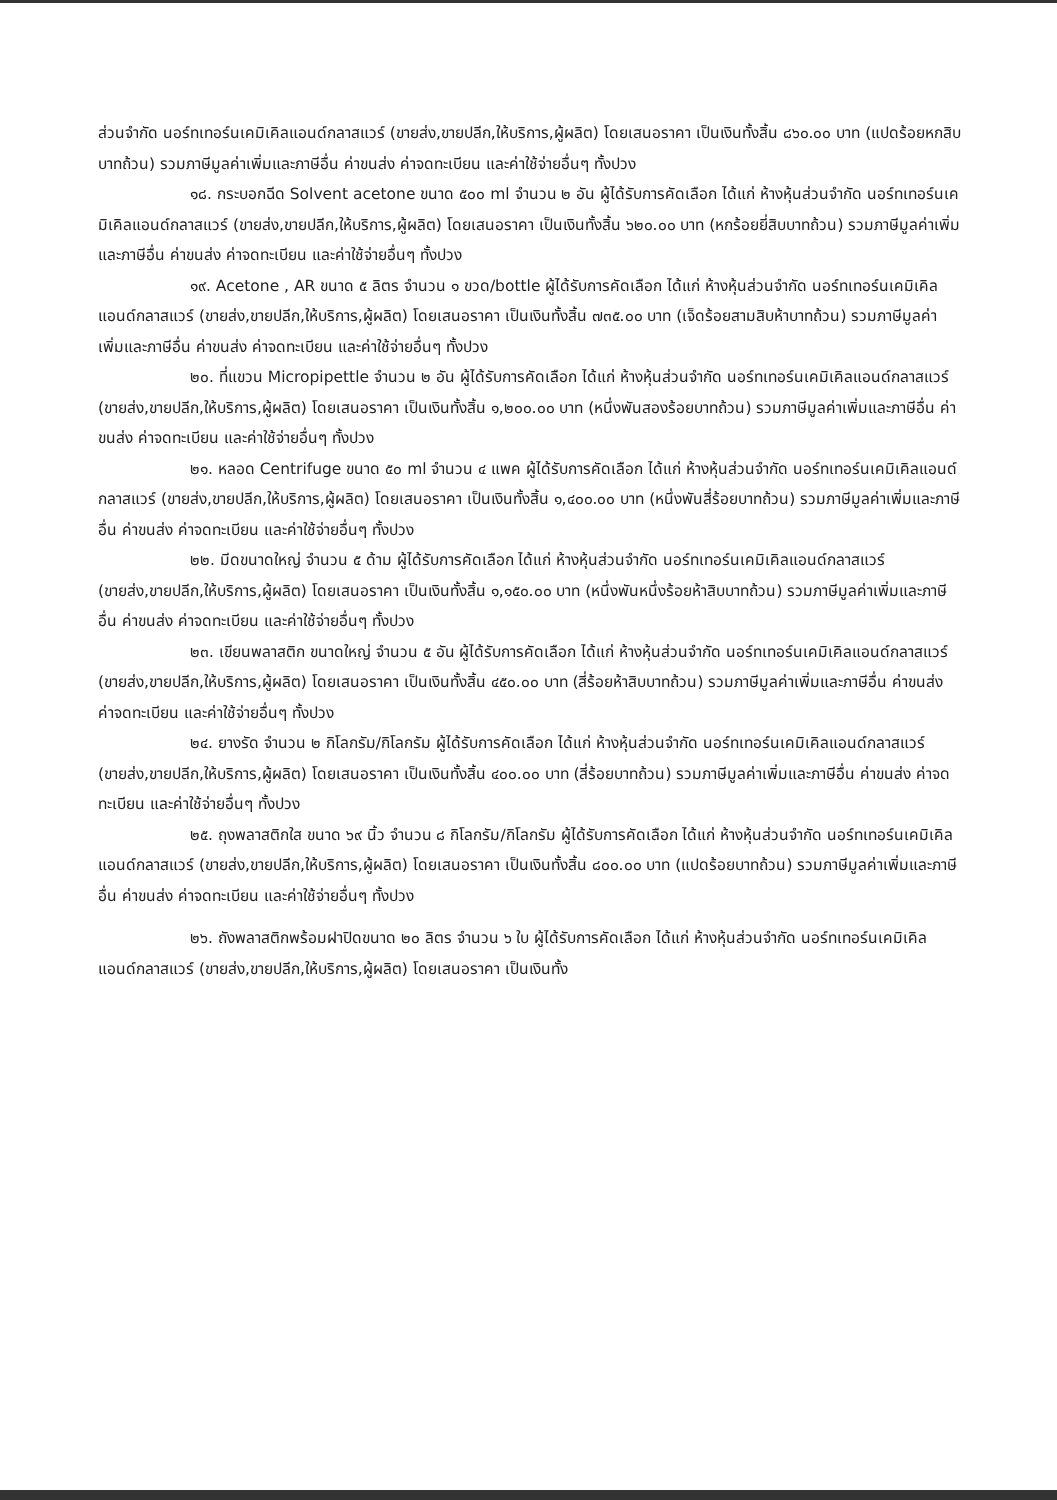ส่วนจำกัด นอร์ทเทอร์นเคมิเคิลแอนด์กลาสแวร์ (ขายส่ง,ขายปลีก,ให้บริการ,ผู้ผลิต) โดยเสนอราคา เป็นเงินทั้งสิ้น ๘๖๐.๐๐ บาท (แปดร้อยหกสิบบาทถ้วน) รวมภาษีมูลค่าเพิ่มและภาษีอื่น ค่าขนส่ง ค่าจดทะเบียน และค่าใช้จ่ายอื่นๆ ทั้งปวง
๑๘. กระบอกฉีด Solvent acetone ขนาด ๕๐๐ ml จำนวน ๒ อัน ผู้ได้รับการคัดเลือก ได้แก่ ห้างหุ้นส่วนจำกัด นอร์ทเทอร์นเคมิเคิลแอนด์กลาสแวร์ (ขายส่ง,ขายปลีก,ให้บริการ,ผู้ผลิต) โดยเสนอราคา เป็นเงินทั้งสิ้น ๖๒๐.๐๐ บาท (หกร้อยยี่สิบบาทถ้วน) รวมภาษีมูลค่าเพิ่มและภาษีอื่น ค่าขนส่ง ค่าจดทะเบียน และค่าใช้จ่ายอื่นๆ ทั้งปวง
๑๙. Acetone , AR ขนาด ๕ ลิตร จำนวน ๑ ขวด/bottle ผู้ได้รับการคัดเลือก ได้แก่ ห้างหุ้นส่วนจำกัด นอร์ทเทอร์นเคมิเคิลแอนด์กลาสแวร์ (ขายส่ง,ขายปลีก,ให้บริการ,ผู้ผลิต) โดยเสนอราคา เป็นเงินทั้งสิ้น ๗๓๕.๐๐ บาท (เจ็ดร้อยสามสิบห้าบาทถ้วน) รวมภาษีมูลค่าเพิ่มและภาษีอื่น ค่าขนส่ง ค่าจดทะเบียน และค่าใช้จ่ายอื่นๆ ทั้งปวง
๒๐. ที่แขวน Micropipettle จำนวน ๒ อัน ผู้ได้รับการคัดเลือก ได้แก่ ห้างหุ้นส่วนจำกัด นอร์ทเทอร์นเคมิเคิลแอนด์กลาสแวร์ (ขายส่ง,ขายปลีก,ให้บริการ,ผู้ผลิต) โดยเสนอราคา เป็นเงินทั้งสิ้น ๑,๒๐๐.๐๐ บาท (หนึ่งพันสองร้อยบาทถ้วน) รวมภาษีมูลค่าเพิ่มและภาษีอื่น ค่าขนส่ง ค่าจดทะเบียน และค่าใช้จ่ายอื่นๆ ทั้งปวง
๒๑. หลอด Centrifuge ขนาด ๕๐ ml จำนวน ๔ แพค ผู้ได้รับการคัดเลือก ได้แก่ ห้างหุ้นส่วนจำกัด นอร์ทเทอร์นเคมิเคิลแอนด์กลาสแวร์ (ขายส่ง,ขายปลีก,ให้บริการ,ผู้ผลิต) โดยเสนอราคา เป็นเงินทั้งสิ้น ๑,๔๐๐.๐๐ บาท (หนึ่งพันสี่ร้อยบาทถ้วน) รวมภาษีมูลค่าเพิ่มและภาษีอื่น ค่าขนส่ง ค่าจดทะเบียน และค่าใช้จ่ายอื่นๆ ทั้งปวง
๒๒. มีดขนาดใหญ่ จำนวน ๕ ด้าม ผู้ได้รับการคัดเลือก ได้แก่ ห้างหุ้นส่วนจำกัด นอร์ทเทอร์นเคมิเคิลแอนด์กลาสแวร์ (ขายส่ง,ขายปลีก,ให้บริการ,ผู้ผลิต) โดยเสนอราคา เป็นเงินทั้งสิ้น ๑,๑๕๐.๐๐ บาท (หนึ่งพันหนึ่งร้อยห้าสิบบาทถ้วน) รวมภาษีมูลค่าเพิ่มและภาษีอื่น ค่าขนส่ง ค่าจดทะเบียน และค่าใช้จ่ายอื่นๆ ทั้งปวง
๒๓. เขียนพลาสติก ขนาดใหญ่ จำนวน ๕ อัน ผู้ได้รับการคัดเลือก ได้แก่ ห้างหุ้นส่วนจำกัด นอร์ทเทอร์นเคมิเคิลแอนด์กลาสแวร์ (ขายส่ง,ขายปลีก,ให้บริการ,ผู้ผลิต) โดยเสนอราคา เป็นเงินทั้งสิ้น ๔๕๐.๐๐ บาท (สี่ร้อยห้าสิบบาทถ้วน) รวมภาษีมูลค่าเพิ่มและภาษีอื่น ค่าขนส่ง ค่าจดทะเบียน และค่าใช้จ่ายอื่นๆ ทั้งปวง
๒๔. ยางรัด จำนวน ๒ กิโลกรัม/กิโลกรัม ผู้ได้รับการคัดเลือก ได้แก่ ห้างหุ้นส่วนจำกัด นอร์ทเทอร์นเคมิเคิลแอนด์กลาสแวร์ (ขายส่ง,ขายปลีก,ให้บริการ,ผู้ผลิต) โดยเสนอราคา เป็นเงินทั้งสิ้น ๔๐๐.๐๐ บาท (สี่ร้อยบาทถ้วน) รวมภาษีมูลค่าเพิ่มและภาษีอื่น ค่าขนส่ง ค่าจดทะเบียน และค่าใช้จ่ายอื่นๆ ทั้งปวง
๒๕. ถุงพลาสติกใส ขนาด ๖๙ นิ้ว จำนวน ๘ กิโลกรัม/กิโลกรัม ผู้ได้รับการคัดเลือก ได้แก่ ห้างหุ้นส่วนจำกัด นอร์ทเทอร์นเคมิเคิลแอนด์กลาสแวร์ (ขายส่ง,ขายปลีก,ให้บริการ,ผู้ผลิต) โดยเสนอราคา เป็นเงินทั้งสิ้น ๘๐๐.๐๐ บาท (แปดร้อยบาทถ้วน) รวมภาษีมูลค่าเพิ่มและภาษีอื่น ค่าขนส่ง ค่าจดทะเบียน และค่าใช้จ่ายอื่นๆ ทั้งปวง
๒๖. ถังพลาสติกพร้อมฝาปิดขนาด ๒๐ ลิตร จำนวน ๖ ใบ ผู้ได้รับการคัดเลือก ได้แก่ ห้างหุ้นส่วนจำกัด นอร์ทเทอร์นเคมิเคิลแอนด์กลาสแวร์ (ขายส่ง,ขายปลีก,ให้บริการ,ผู้ผลิต) โดยเสนอราคา เป็นเงินทั้ง